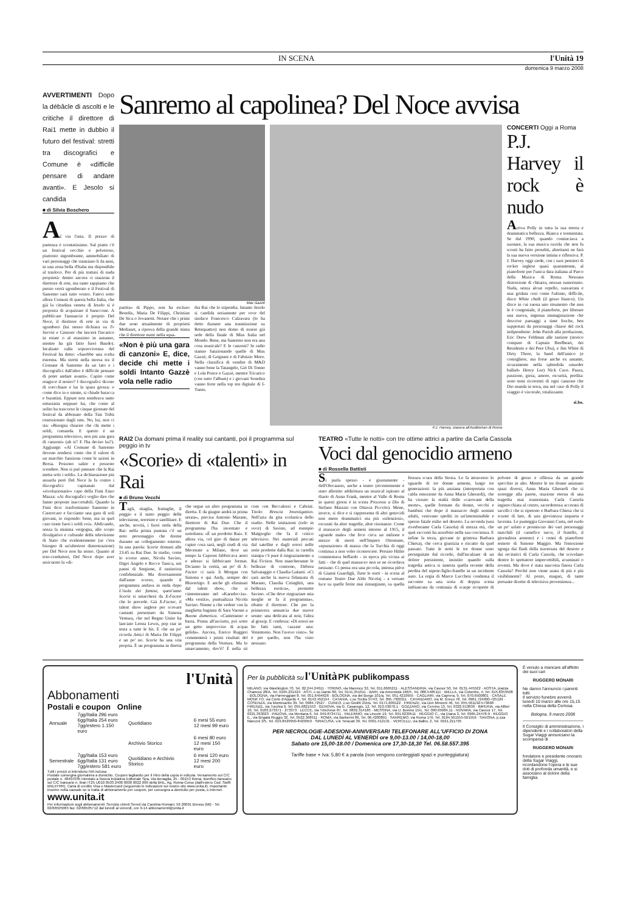IN SCENA l'Unità 19
domenica 9 marzo 2008
AVVERTIMENTI Dopo la débâcle di ascolti e le critiche il direttore di Rai1 mette in dubbio il futuro del festival: stretti tra discografici e Comune è «difficile pensare di andare avanti». E Jesolo si candida
■ di Silvia Boschero
Al via l'asta. Il prezzo di partenza è scontatissimo. Sul piatto c'è un festival vecchio e polveroso, piuttosto ingombrante, ammobiliato di vari personaggi che stanziano lì da anni, in una zona bella d'Italia ma disponibile al trasloco. Per di più trattasi di nuda proprietà: dentro ancora ci staziona il direttore di rete, ma tanto sappiamo che presto verrà sgomberato e il Festival di Sanremo sarà tutto vostro. Fatevi sotto allora Comuni di questa bella Italia, che già la cittadina veneta di Jesolo si è proposta di acquistare il baraccone. A pubblicare l'annuncio è proprio Del Noce, il direttore di rete in via di sgombero (lui stesso dichiara su Tv Sorrisi e Canzoni che lascerà l'incarico in estate o al massimo in autunno, mentre ha già fatto fuori Baudo). Incalzato sulla sopravvivenza del Festival ha detto: «Sarebbe una scelta estrema. Ma stretti nella morsa tra il Comune di Sanremo da un lato e i discografici dall'altro è difficile pensare di poter andare avanti». Capito come reagisce il nostro? I discografici dicono di svecchiare e lui la spara grossa: o come dico io o niente, si chiude baracca e burattini. Eppure non sembrava tanto entusiasta neppure lui, che come al solito ha trascorso le cinque giornate del festival da abbonato della Tim Tribù ossessionato dagli sms. No, lui, non ci sta: «Bisogna chiarire che chi mette i soldi, comanda. E questo è un programma televisivo, non più una gara di canzoni» (ah sì? E l'ha deciso lui?). Aggiunge: «Al Comune di Sanremo devono rendersi conto che il valore di un marchio funziona come le azioni in Borsa. Possono salire e possono scendere. Non si può pensare che la Rai metta solo i soldi». La dichiarazione più assurda però Del Noce la fa contro i discografici capitanati dal «rivoluzionario» capo della Fimi Enzo Mazza: «Ai discografici voglio dire che fanno proposte inaccettabili. Quando la Fimi dice: trasformiamo Sanremo in Castrocaro e facciamo una gara di soli giovani, io rispondo: bene, ma in quel caso tirate fuori i soldi voi». Abdicando, senza la minima vergogna, allo scopo divulgativo e culturale della televisione di Stato che evidentemente (se c'era bisogno di un'ulteriore dimostrazione) per Del Noce non ha senso. Quanto al toto-conduttori, Del Noce dopo aver assicurato la «di-
Sanremo al capolinea? Del Noce avvisa
Max Gazzè
partita» di Pippo, non ha escluso Bonolis, Maria De Filippi, Christian De Sica o Jovanotti. Notare che i primi due sono attualmente di proprietà Mediaset, a riprova della grande stima che il direttore nutre nella squa-
«Non è più una gara di canzoni» E, dice, decide chi mette i soldi Intanto Gazzè vola nelle radio
dra Rai che lo stipendia. Intanto Jesolo si candida seriamente per voce del sindaco Francesco Calzavara (lo ha detto durante una trasmissione su Retequattro) non domo di essere già sede della finale di Miss Italia nel Mondo. Bene, ma Sanremo non era una cosa musicale? E le canzoni? In radio stanno funzionando quelle di Max Gazzè, di Grignani e di Fabrizio Moro. Nella classifica di vendite di M&D vanno bene la Tatangelo, Giò Di Tonno e Lola Ponce e Gazzè, mentre Tricarico (con tutto l'album) e i giovani Sonohra vanno forte nella top ten digitale di I-Tunes.
P.J. Harvey, stasera all'Auditorium di Roma
CONCERTI Oggi a Roma
P.J. Harvey il rock è nudo
Arriva Polly in tutta la sua eterea e drammatica bellezza. Bianca e tormentata. Se dal 1990, quando cominciava a suonare, la sua musica ruvida che non fa sconti ha fatto proseliti, altrettanti ne farà la sua nuova versione intima e riflessiva. P. J. Harvey oggi siede, con i suoi pensieri di rocker inglese quasi quarantenne, al pianoforte per l'unica data italiana al Parco della Musica di Roma. Nessuna distorsione di chitarra, nessun rumorismo. Nuda, senza alcun orpello, sussurrata e mai gridata così come l'ultimo, difficile, disco White chalk (il gesso bianco). Un disco in cui suona uno strumento che non le è congeniale, il pianoforte, per liberare una nuova, ingenua immaginazione che descrive paesaggi a tinte fosche, ben supportati da personaggi chiave del rock indipendente: John Parish alla produzione, Eric Drew Feldman alle tastiere (storico compare di Captain Beefheart, dei Residents e dei Pere Ubu), e Jim White di Dirty Three, la band dell'amico (e consigliere, ma forse anche ex amante, sicuramente nella splendida «murder ballad» Henry Lee) Nick Cave. Paura, passione, gioia, amore, oscurità, perdita: sono temi ricorrenti di ogni canzone che Dio manda in terra, ma nel caso di Polly il viaggio è viscerale, totalizzante.
si.bo.
RAI2 Da domani prima il reality sui cantanti, poi il programma sul peggio in tv
«Scorie» di «talenti» in Rai
■ di Bruno Vecchi
Tagli, ritaglia, frattaglie, il peggio e il tanto peggio delle televisione, terrestre e satellitare. E anche, novità, i fuori onda della Rai: nella prima puntata c'è un noto personaggio che dorme durante un collegamento esterno. In una parola: Scorie domani alle 23.45 su Rai Due. In studio, come lo scorso anno, Nicola Savino, Digei Angelo e Rocco Tanica, nei panni di Sergione, il tastierista confidenziale. Ma diversamente dall'anno scorso, quando il programma andava in onda dopo L'isola dei famosi, quest'anno Scorie si smarcherà da X-Factor che lo precede. Già X-Factor, il talent show inglese per scovare cantanti presentato da Simona Ventura, che nel Regno Unito ha lanciato Leona Lewis, pop star in testa a tutte le hit. E che un po' ricorda Amici di Maria De Filippi e un po' no. Scorie ha una vita propria. È un programma in diretta che segue un altro programma in diretta. E da giugno andrà in prima serata», precisa Antonio Marano, direttore di Rai Due. Che il programma l'ha inventato e sottolinea: «È un prodotto Rai». E allora via, col giro di danze per capire cosa sarà, negli studi di via Mecenate a Milano, dove un tempo la Caproni fabbricava aerei e adesso si fabbricano format. Diciamo la verità, un po' di X-Factor ci sarà: lì Morgan con Simona e qui Andy, sempre dei Bluvertigo. E anche gli eliminati dal talent show, che si cimenteranno nel «Karadoccia». «Ma vestiti», puntualizza Nicola Savino. Niente a che vedere con la maglietta bagnata di Sara Varone a Buona domenica. «Canteranno e basta. Prima all'asciutto, poi sotto un getto improvviso di acqua gelida». Ancora, Enrico Ruggeri commenterà i primi risultati del programma della Ventura. Ma lo smarcamento, dov'è? È nella sit com con Beccalossi e Cabrini. Titolo: Brescia Investigation. Nell'aria da gita scolastica dello studio. Nelle imitazioni (solo in voce) di Savino, ad esempio Malgioglio che fa il critico televisivo. Nei materiali pescati dal satellite e dagli errori nelle serie prodotte dalla Rai: in cartella stampa c'è pure il ringraziamento a Rai Fiction. Non mancheranno le bellezze di contorno, Debora Salvataggio e Claudia Galanti. «Ci sarà anche la nuova fidanzata di Marano, Claudia Ciringhiti, una bellezza esotica», promette Savino. «Che deve ringraziare mia moglie se fa il programma», ribatte il direttore. Che per la primavera annuncia due nuove serate: una dedicata al noir, l'altra al gossip. E confessa: «Di errori ne ho fatti tanti, cazzate una: Votantonio. Non l'avevo visto». Se è per quello, non l'ha visto nessuno.
TEATRO «Tutte le notti» con tre ottime attrici a partire da Carla Cassola
Voci dal genocidio armeno
■ di Rossella Battisti
Si parla spesso - e giustamente - dell'Olocausto, anche a teatro (recentemente è stato allestito addirittura un musical ispirato al diario di Anna Frank, mentre al Valle di Roma in questi giorni è in scena Processo a Dio di Stefano Massini con Ottavia Piccolo). Meno, invece, si dice e si rappresenta di altri genocidi non meno drammatici ma più «silenziosi», oscurati da altre tragedie, altre risonanze. Come il massacro degli armeni intorno al 1915, il «grande male» che fece circa un milione e mezzo di morti nell'Impero Ottomano, «epurazione» di massa che la Turchia di oggi continua a non voler riconoscere. Persino Hitler commentava beffardo - in epoca più vicina ai fatti - che di quel massacro non se ne ricordava nessuno. Ci pensa ora una piccola, intensa pièce di Gianni Guardigli, Tutte le notti - in scena al romano Teatro Due Aldo Nicolaj - a versare luce su quelle ferite mai rimarginate, su quella fessura scura della Storia. Lo fa attraverso lo sguardo di tre donne armene, lungo tre generazioni: la più anziana (interpretata con calda emozione da Anna Maria Gherardi), che ha vissuto la realtà delle «carovane della morte», quelle formate da donne, vecchi e bambini che dopo il massacro degli uomini adulti, venivano spediti in un'interminabile e spesso fatale esilio nel deserto. La seconda (una riverberante Carla Cassola) di mezza età, che quei racconti ha assorbito nella sua coscienza. E infine la terza, giovane (e grintosa Barbara Chiesa), che cerca giustizia e riscatto da quel passato. Tutte le notti le tre donne sono perseguitate dal ricordo, dall'incalzare di un dolore persistente, insistito quando sulla tragedia antica si innesta quella recente della perdita del nipote-figlio-fratello in un incidente auto. La regia di Marco Lucchesi condensa il racconto su una sorta di doppia scena imbiancata da centinaia di scarpe ricoperte di polvere di gesso e riflessa da un grande specchio in alto. Mentre le tre donne animano spazi diversi, Anna Maria Gherardi che si sorregge alla parete, stazione eterna di una tragedia mai tramontata. Carla Cassola inginocchiata al centro, sacerdotessa accorata di sacrifici che si ripetono e Barbara Chiesa che si scuote di lato, di una giovinezza inquieta e lacerata. Le punteggia Giovanni Carta, nel ruolo un po' urlato e promiscuo dei vari personaggi maschili (il carnefice turco, il fratello, il giornalista armeno) e i cenni di pianoforte remoto di Simone Maggio. Ma l'emozione sgorga dai flash della traversata del deserto e dai recitativi di Carla Cassola, che scivolano dentro lo spettatore impercettibili, acuminati o roventi. Ma dove è stata nascosta finora Carla Cassola? Perché non viene usata di più e più visibilmente? Al posto, magari, di tante presunte divette di televisiva provenienza...
l'Unità
Abbonamenti
Postali e coupon Online
| Annuale | 7gg/Italia 296 euro 6gg/Italia 254 euro 7gg/estero 1.150 euro | Quotidiano | 6 mesi 55 euro 12 mesi 99 euro |
| | | Archivio Storico | 6 mesi 80 euro 12 mesi 150 euro |
| Semestrale | 7gg/Italia 153 euro 6gg/Italia 131 euro 7gg/estero 581 euro | Quotidiano e Archivio Storico | 6 mesi 120 euro 12 mesi 200 euro |
Tutti i prezzi si intendono IVA inclusa
Postale consegna giornaliera a domicilio. Coupon tagliando per il ritiro della copia in edicola. Versamento sul C/C postale n. 48407035 intestato a Nuova Iniziativa Editoriale Spa, Via Benaglia, 25 - 00153 Roma. Bonifico bancario sul C/C bancario n. Iban IT25 U010 0503 2400 0000 0022 096 della BNL, Ag. Roma-Corso (dall'estero Cod. Swift: BNLIITRR). Carta di credito Visa o Mastercard (seguendo le indicazioni sul nostro sito www.unita.it). Importante inserire nella causale se si tratta di abbonamento per coupon, per consegna a domicilio per posta, o internet.
www.unita.it
Per informazioni sugli abbonamenti: Servizio clienti Sered via Carolina Romani, 56 20091 Bresso (MI) - Tel. 02/66505065 fax: 02/66505712 dal lunedì al venerdì, ore 9-14 abbonamenti@unita.it
Per la pubblicità su l'Unità PK publikompass
MILANO, via Washington 70, Tel. 02.244.24611 · TORINO, via Marenco 32, Tel. 011.6665211 · ALESSANDRIA, via Cavour 50, Tel. 0131.445522 · AOSTA, piazza Chanoux 28/A, Tel. 0165.231424 · ASTI, c.so Dante 80, Tel. 0141.351011 · BARI, via Amendola 166/5, Tel. 080.5485111 · BIELLA, via Colombo, 4, Tel. 015.8353508 · BOLOGNA, via Parmeggiani 8, Tel. 051.6494626 · BOLOGNA, via del Borgo 101/a, Tel. 051.4210955 · CAGLIARI, via Caprera, 9, Tel. 070.6500801 · CASALE MONF.TO, via Corte d'Appello 4, Tel. 0142.452154 · CATANIA, c.so Sicilia 37/43, Tel. 095.7306311 · CATANZARO, via M. Greco 78, Tel. 0961.724090-725129 · COSENZA, via Montesanto 39, Tel. 0984.72527 · CUNEO, c.so Giolitti 21bis, Tel. 0171.609122 · FIRENZE, via Don Minzoni 46, Tel. 055.561192-573668 · FIRENZE, via Turchia 9, Tel. 055.6821553 · GENOVA, via G. Casaregis, 12, Tel. 010.53070,1 · GOZZANO, via Cervino 13, Tel. 0322.913839 · IMPERIA, via Alfieri 10, Tel. 0183.273371 - 273373 · LECCE, via Trinchese 87, Tel. 0832.314185 · MESSINA, via U. Bonino 15/c, Tel. 090.65084,11 · NOVARA, via Cavour 17, Tel. 0321.393023 · PADOVA, via Mentana 6, Tel. 049.8734711 · PALERMO, via Lincoln 19, Tel. 091.6230511 · REGGIO C., via Diana 3, Tel. 0965.24478-9 · REGGIO E., via Brigata Reggio 32, Tel. 0522.368511 · ROMA, via Barberini 86, Tel. 06.4200891 · SANREMO, via Roma 176, Tel. 0184.501555-501556 · SAVONA, p.zza Marconi 3/5, Tel. 019.8429950-8429959 · SIRACUSA, v.le Teracati 39, Tel. 0931.412131 · VERCELLI, via Balbo, 2, Tel. 0161.211795
PER NECROLOGIE-ADESIONI-ANNIVERSARI TELEFONARE ALL'UFFICIO DI ZONA
DAL LUNEDÌ AL VENERDÌ ore 9,00-13.00 / 14,00-18,00
Sabato ore 15,00-18.00 / Domenica ore 17,30-18,30 Tel. 06.58.557.395
Tariffe base + Iva: 5,80 € a parola (non vengono conteggiati spazi e punteggiatura)
È venuto a mancare all'affetto dei suoi cari
RUGGERO MONARI
Ne danno l'annuncio i parenti tutti.
Il servizio funebre avverrà lunedì 10 marzo alle ore 15,15 nella Chiesa della Certosa.
Bologna, 9 marzo 2008
Il Consiglio di amministrazione, i dipendenti e i collaboratori della Sugar Viaggi annunciano la scomparsa di
RUGGERO MONARI
fondatore e presidente onorario della Sugar Viaggi, ricordandone l'opera e le sue doti di profonda umanità, e si associano al dolore della famiglia.